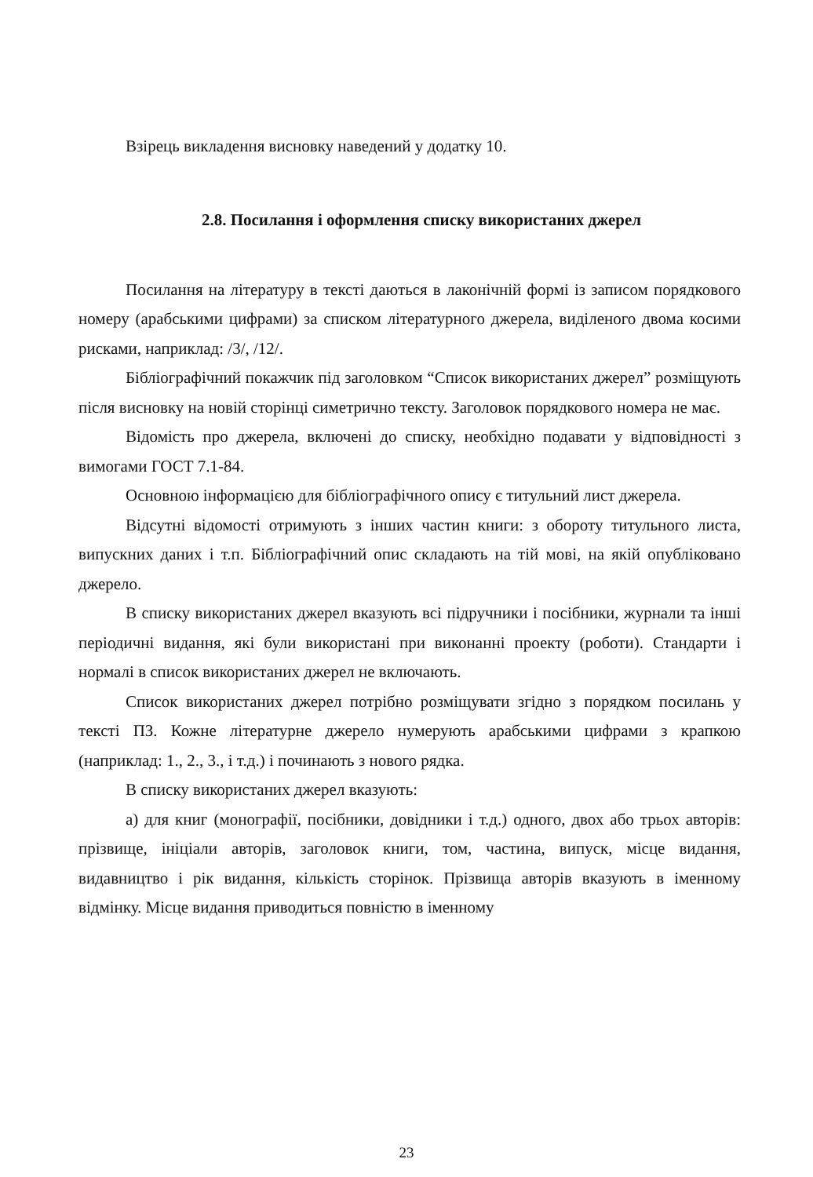Взірець викладення висновку наведений у додатку 10.
2.8. Посилання і оформлення списку використаних джерел
Посилання на літературу в тексті даються в лаконічній формі із записом порядкового номеру (арабськими цифрами) за списком літературного джерела, виділеного двома косими рисками, наприклад: /3/, /12/.
Бібліографічний покажчик під заголовком “Список використаних джерел” розміщують після висновку на новій сторінці симетрично тексту. Заголовок порядкового номера не має.
Відомість про джерела, включені до списку, необхідно подавати у відповідності з вимогами ГОСТ 7.1-84.
Основною інформацією для бібліографічного опису є титульний лист джерела.
Відсутні відомості отримують з інших частин книги: з обороту титульного листа, випускних даних і т.п. Бібліографічний опис складають на тій мові, на якій опубліковано джерело.
В списку використаних джерел вказують всі підручники і посібники, журнали та інші періодичні видання, які були використані при виконанні проекту (роботи). Стандарти і нормалі в список використаних джерел не включають.
Список використаних джерел потрібно розміщувати згідно з порядком посилань у тексті ПЗ. Кожне літературне джерело нумерують арабськими цифрами з крапкою (наприклад: 1., 2., 3., і т.д.) і починають з нового рядка.
В списку використаних джерел вказують:
а) для книг (монографії, посібники, довідники і т.д.) одного, двох або трьох авторів: прізвище, ініціали авторів, заголовок книги, том, частина, випуск, місце видання, видавництво і рік видання, кількість сторінок. Прізвища авторів вказують в іменному відмінку. Місце видання приводиться повністю в іменному
23